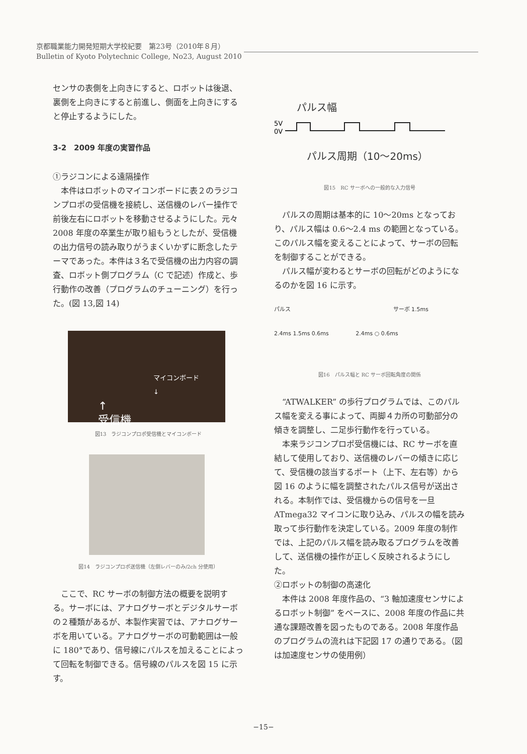京都職業能力開発短期大学校紀要　第23号（2010年８月）
Bulletin of Kyoto Polytechnic College, No23, August 2010
センサの表側を上向きにすると、ロボットは後退、裏側を上向きにすると前進し、側面を上向きにすると停止するようにした。
3-2　2009 年度の実習作品
①ラジコンによる遠隔操作
　本件はロボットのマイコンボードに表２のラジコンプロポの受信機を接続し、送信機のレバー操作で前後左右にロボットを移動させるようにした。元々2008 年度の卒業生が取り組もうとしたが、受信機の出力信号の読み取りがうまくいかずに断念したテーマであった。本件は３名で受信機の出力内容の調査、ロボット側プログラム（C で記述）作成と、歩行動作の改善（プログラムのチューニング）を行った。(図 13,図 14)
マイコンボード
↓
↑
受信機
図13　ラジコンプロポ受信機とマイコンボード
図14　ラジコンプロポ送信機（左側レバーのみ/2ch 分使用）
　ここで、RC サーボの制御方法の概要を説明する。サーボには、アナログサーボとデジタルサーボの２種類があるが、本製作実習では、アナログサーボを用いている。アナログサーボの可動範囲は一般に 180°であり、信号線にパルスを加えることによって回転を制御できる。信号線のパルスを図 15 に示す。
パルス幅
5V
0V
パルス周期（10〜20ms）
図15　RC サーボへの一般的な入力信号
　パルスの周期は基本的に 10〜20ms となっており、パルス幅は 0.6〜2.4 ms の範囲となっている。このパルス幅を変えることによって、サーボの回転を制御することができる。
　パルス幅が変わるとサーボの回転がどのようになるのかを図 16 に示す。
パルス サーボ 1.5ms
2.4ms 1.5ms 0.6ms 2.4ms ○ 0.6ms
図16　パルス幅と RC サーボ回転角度の関係
　“ATWALKER” の歩行プログラムでは、このパルス幅を変える事によって、両脚４カ所の可動部分の傾きを調整し、二足歩行動作を行っている。
　本来ラジコンプロポ受信機には、RC サーボを直結して使用しており、送信機のレバーの傾きに応じて、受信機の該当するポート（上下、左右等）から図 16 のように幅を調整されたパルス信号が送出される。本制作では、受信機からの信号を一旦 ATmega32 マイコンに取り込み、パルスの幅を読み取って歩行動作を決定している。2009 年度の制作では、上記のパルス幅を読み取るプログラムを改善して、送信機の操作が正しく反映されるようにした。
②ロボットの制御の高速化
　本件は 2008 年度作品の、“3 軸加速度センサによるロボット制御” をベースに、2008 年度の作品に共通な課題改善を図ったものである。2008 年度作品のプログラムの流れは下記図 17 の通りである。（図は加速度センサの使用例）
−15−